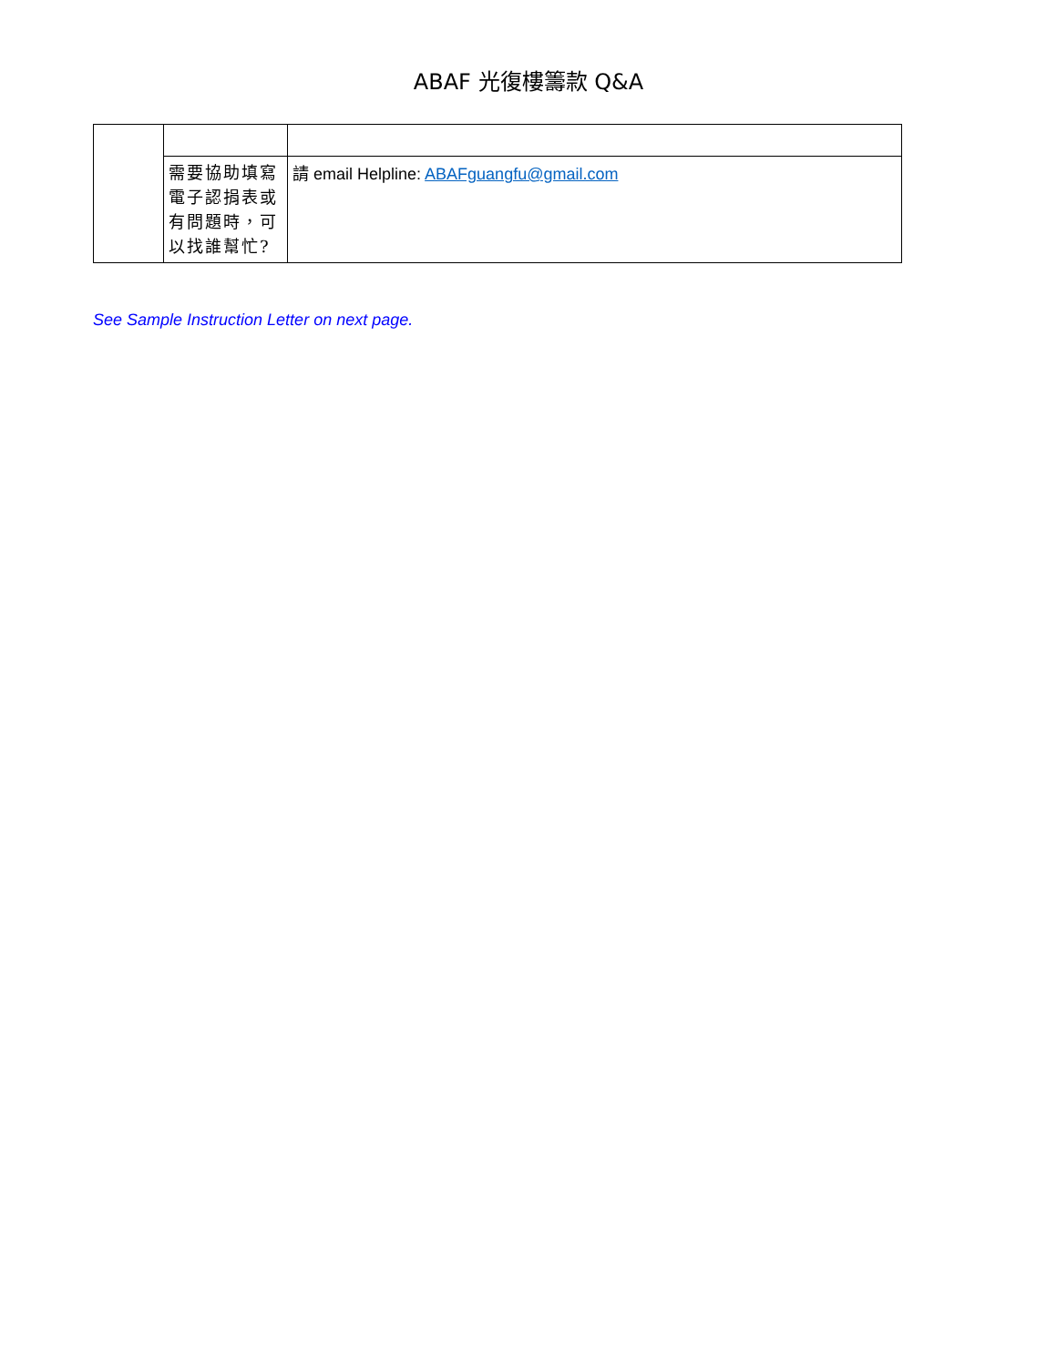ABAF 光復樓籌款 Q&A
| | 需要協助填寫電子認捐表或有問題時，可以找誰幫忙? | 請 email Helpline: ABAFguangfu@gmail.com |
See Sample Instruction Letter on next page.